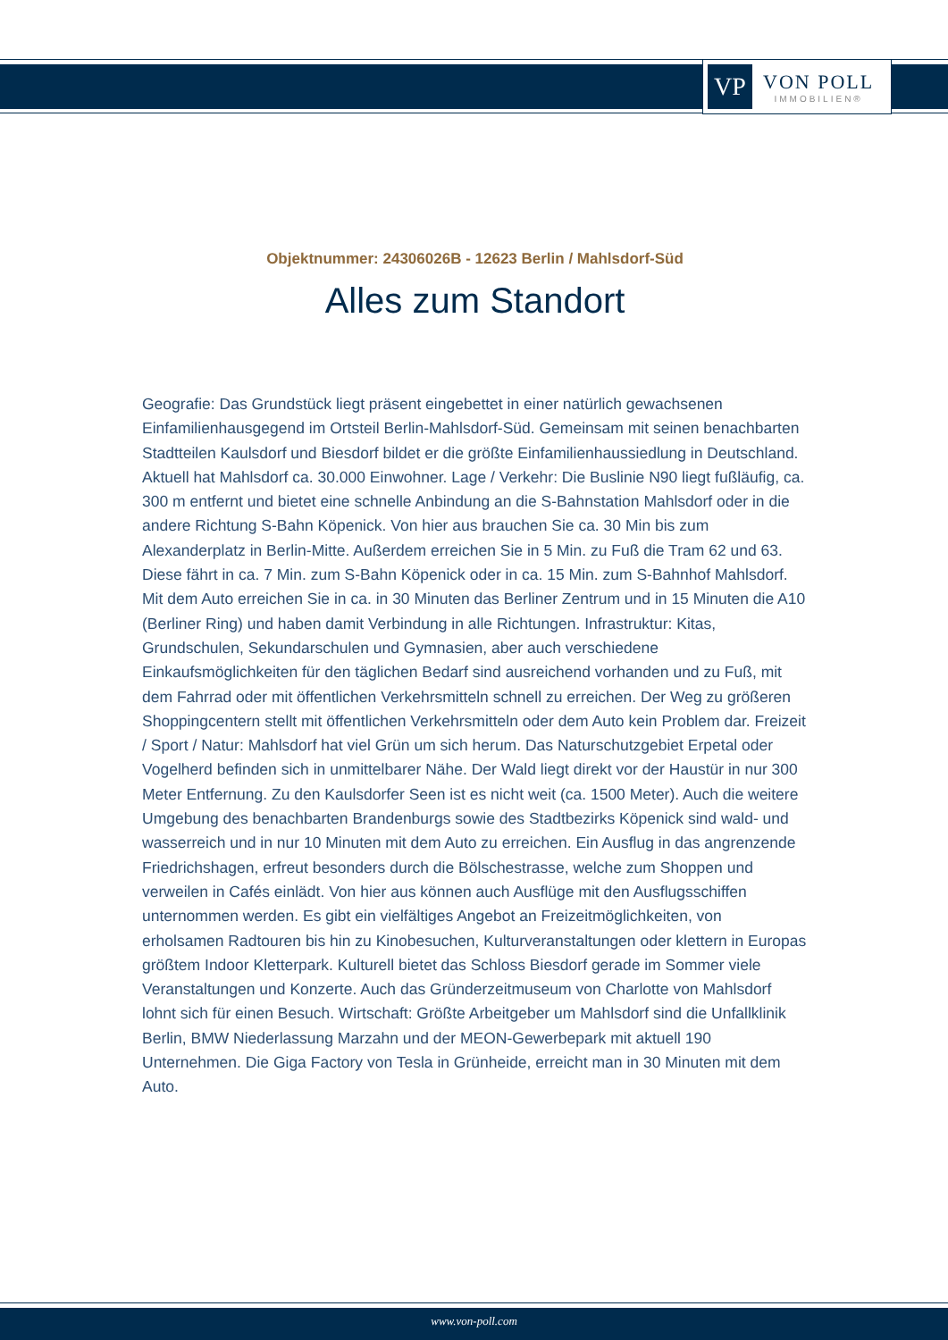VP
VON POLL
IMMOBILIEN®
Objektnummer: 24306026B - 12623 Berlin / Mahlsdorf-Süd
Alles zum Standort
Geografie: Das Grundstück liegt präsent eingebettet in einer natürlich gewachsenen Einfamilienhausgegend im Ortsteil Berlin-Mahlsdorf-Süd. Gemeinsam mit seinen benachbarten Stadtteilen Kaulsdorf und Biesdorf bildet er die größte Einfamilienhaussiedlung in Deutschland. Aktuell hat Mahlsdorf ca. 30.000 Einwohner. Lage / Verkehr: Die Buslinie N90 liegt fußläufig, ca. 300 m entfernt und bietet eine schnelle Anbindung an die S-Bahnstation Mahlsdorf oder in die andere Richtung S-Bahn Köpenick. Von hier aus brauchen Sie ca. 30 Min bis zum Alexanderplatz in Berlin-Mitte. Außerdem erreichen Sie in 5 Min. zu Fuß die Tram 62 und 63. Diese fährt in ca. 7 Min. zum S-Bahn Köpenick oder in ca. 15 Min. zum S-Bahnhof Mahlsdorf. Mit dem Auto erreichen Sie in ca. in 30 Minuten das Berliner Zentrum und in 15 Minuten die A10 (Berliner Ring) und haben damit Verbindung in alle Richtungen. Infrastruktur: Kitas, Grundschulen, Sekundarschulen und Gymnasien, aber auch verschiedene Einkaufsmöglichkeiten für den täglichen Bedarf sind ausreichend vorhanden und zu Fuß, mit dem Fahrrad oder mit öffentlichen Verkehrsmitteln schnell zu erreichen. Der Weg zu größeren Shoppingcentern stellt mit öffentlichen Verkehrsmitteln oder dem Auto kein Problem dar. Freizeit / Sport / Natur: Mahlsdorf hat viel Grün um sich herum. Das Naturschutzgebiet Erpetal oder Vogelherd befinden sich in unmittelbarer Nähe. Der Wald liegt direkt vor der Haustür in nur 300 Meter Entfernung. Zu den Kaulsdorfer Seen ist es nicht weit (ca. 1500 Meter). Auch die weitere Umgebung des benachbarten Brandenburgs sowie des Stadtbezirks Köpenick sind wald- und wasserreich und in nur 10 Minuten mit dem Auto zu erreichen. Ein Ausflug in das angrenzende Friedrichshagen, erfreut besonders durch die Bölschestrasse, welche zum Shoppen und verweilen in Cafés einlädt. Von hier aus können auch Ausflüge mit den Ausflugsschiffen unternommen werden. Es gibt ein vielfältiges Angebot an Freizeitmöglichkeiten, von erholsamen Radtouren bis hin zu Kinobesuchen, Kulturveranstaltungen oder klettern in Europas größtem Indoor Kletterpark. Kulturell bietet das Schloss Biesdorf gerade im Sommer viele Veranstaltungen und Konzerte. Auch das Gründerzeitmuseum von Charlotte von Mahlsdorf lohnt sich für einen Besuch. Wirtschaft: Größte Arbeitgeber um Mahlsdorf sind die Unfallklinik Berlin, BMW Niederlassung Marzahn und der MEON-Gewerbepark mit aktuell 190 Unternehmen. Die Giga Factory von Tesla in Grünheide, erreicht man in 30 Minuten mit dem Auto.
www.von-poll.com